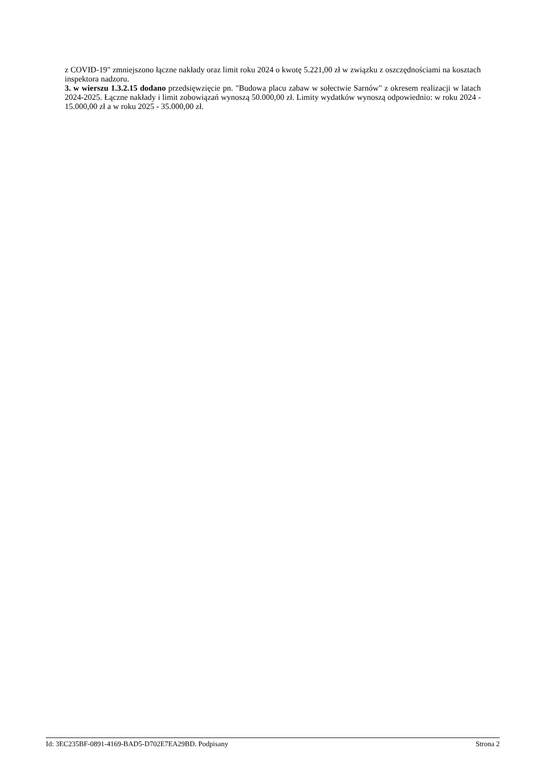z COVID-19" zmniejszono łączne nakłady oraz limit roku 2024 o kwotę 5.221,00 zł w związku z oszczędnościami na kosztach inspektora nadzoru.
3. w wierszu 1.3.2.15 dodano przedsięwzięcie pn. "Budowa placu zabaw w sołectwie Sarnów" z okresem realizacji w latach 2024-2025. Łączne nakłady i limit zobowiązań wynoszą 50.000,00 zł. Limity wydatków wynoszą odpowiednio: w roku 2024 - 15.000,00 zł a w roku 2025 - 35.000,00 zł.
Id: 3EC235BF-0891-4169-BAD5-D702E7EA29BD. Podpisany Strona 2